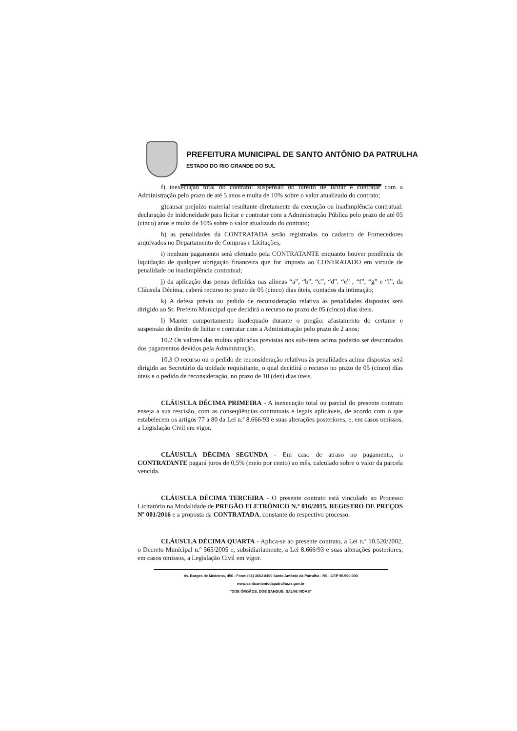PREFEITURA MUNICIPAL DE SANTO ANTÔNIO DA PATRULHA
ESTADO DO RIO GRANDE DO SUL
f) inexecução total do contrato: suspensão do direito de licitar e contratar com a Administração pelo prazo de até 5 anos e multa de 10% sobre o valor atualizado do contrato;
g)causar prejuízo material resultante diretamente da execução ou inadimplência contratual: declaração de inidoneidade para licitar e contratar com a Administração Pública pelo prazo de até 05 (cinco) anos e multa de 10% sobre o valor atualizado do contrato;
h) as penalidades da CONTRATADA serão registradas no cadastro de Fornecedores arquivados no Departamento de Compras e Licitações;
i) nenhum pagamento será efetuado pela CONTRATANTE enquanto houver pendência de liquidação de qualquer obrigação financeira que for imposta ao CONTRATADO em virtude de penalidade ou inadimplência contratual;
j) da aplicação das penas definidas nas alíneas “a”, “b”, “c”, “d”. “e” , “f”, “g” e “l”, da Cláusula Décima, caberá recurso no prazo de 05 (cinco) dias úteis, contados da intimação;
k) A defesa prévia ou pedido de reconsideração relativa às penalidades dispostas será dirigido ao Sr. Prefeito Municipal que decidirá o recurso no prazo de 05 (cinco) dias úteis.
l) Manter comportamento inadequado durante o pregão: afastamento do certame e suspensão do direito de licitar e contratar com a Administração pelo prazo de 2 anos;
10.2 Os valores das multas aplicadas previstas nos sub-itens acima poderão ser descontados dos pagamentos devidos pela Administração.
10.3 O recurso ou o pedido de reconsideração relativos às penalidades acima dispostas será dirigido ao Secretário da unidade requisitante, o qual decidirá o recurso no prazo de 05 (cinco) dias úteis e o pedido de reconsideração, no prazo de 10 (dez) dias úteis.
CLÁUSULA DÉCIMA PRIMEIRA - A inexecução total ou parcial do presente contrato enseja a sua rescisão, com as conseqüências contratuais e legais aplicáveis, de acordo com o que estabelecem os artigos 77 a 80 da Lei n.º 8.666/93 e suas alterações posteriores, e, em casos omissos, a Legislação Civil em vigor.
CLÁUSULA DÉCIMA SEGUNDA - Em caso de atraso no pagamento, o CONTRATANTE pagará juros de 0,5% (meio por cento) ao mês, calculado sobre o valor da parcela vencida.
CLÁUSULA DÉCIMA TERCEIRA - O presente contrato está vinculado ao Processo Licitatório na Modalidade de PREGÃO ELETRÔNICO N.º 016/2015, REGISTRO DE PREÇOS Nº 001/2016 e a proposta da CONTRATADA, constante do respectivo processo.
CLÁUSULA DÉCIMA QUARTA - Aplica-se ao presente contrato, a Lei n.º 10.520/2002, o Decreto Municipal n.º 565/2005 e, subsidiariamente, a Lei 8.666/93 e suas alterações posteriores, em casos omissos, a Legislação Civil em vigor.
Av. Borges de Medeiros, 456 - Fone: (51) 3662-8400 Santo Antônio da Patrulha - RS - CEP 95.500-000
www.santoantoniodapatrulha.rs.gov.br
"DOE ÓRGÃOS, DOE SANGUE: SALVE VIDAS"